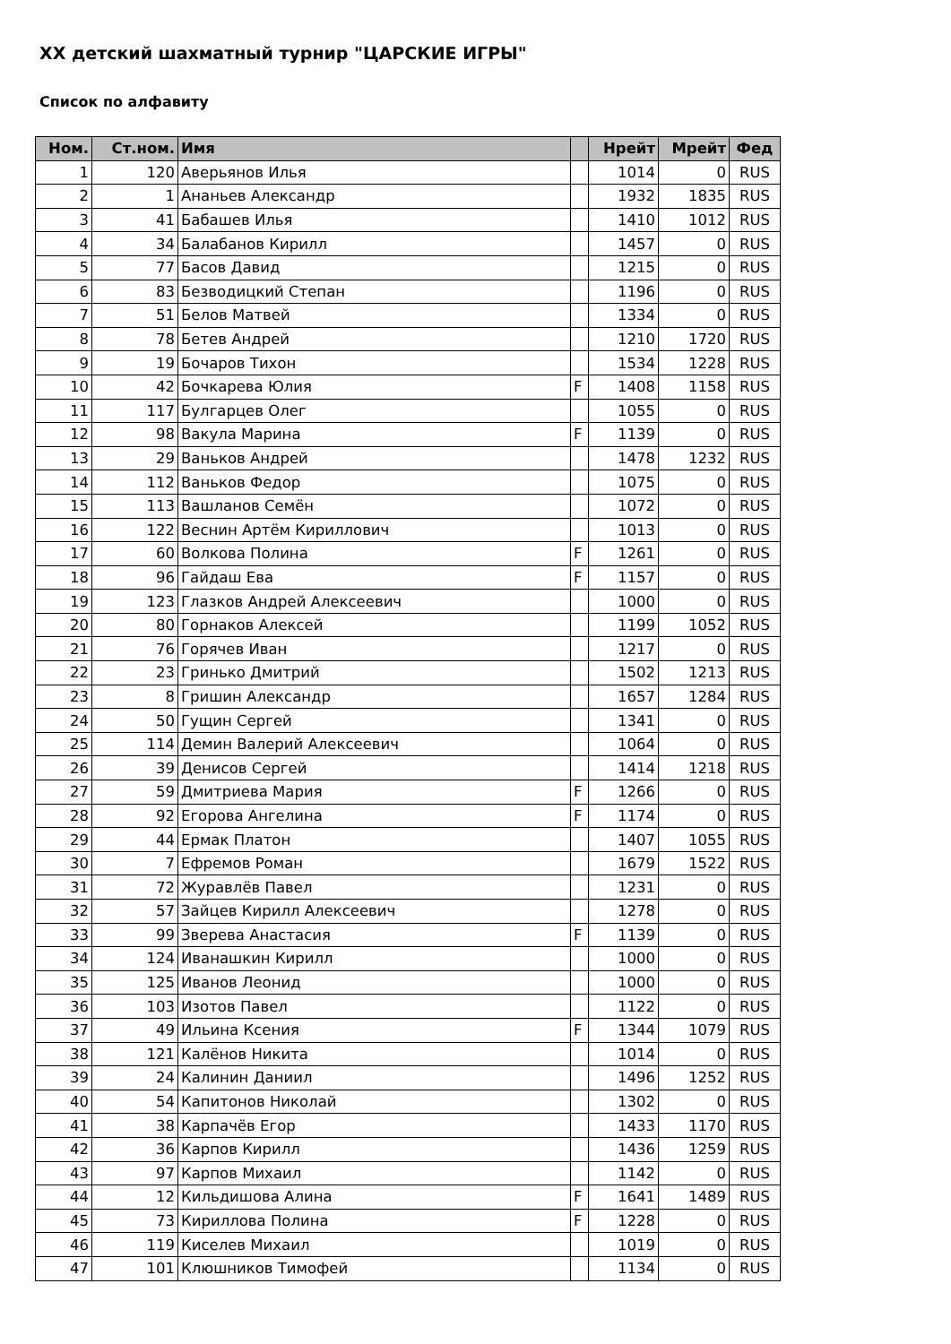XX детский шахматный турнир "ЦАРСКИЕ ИГРЫ"
Список по алфавиту
| Ном. | Ст.ном. | Имя | | Нрейт | Мрейт | Фед |
| --- | --- | --- | --- | --- | --- | --- |
| 1 | 120 | Аверьянов Илья | | 1014 | 0 | RUS |
| 2 | 1 | Ананьев Александр | | 1932 | 1835 | RUS |
| 3 | 41 | Бабашев Илья | | 1410 | 1012 | RUS |
| 4 | 34 | Балабанов Кирилл | | 1457 | 0 | RUS |
| 5 | 77 | Басов Давид | | 1215 | 0 | RUS |
| 6 | 83 | Безводицкий Степан | | 1196 | 0 | RUS |
| 7 | 51 | Белов Матвей | | 1334 | 0 | RUS |
| 8 | 78 | Бетев Андрей | | 1210 | 1720 | RUS |
| 9 | 19 | Бочаров Тихон | | 1534 | 1228 | RUS |
| 10 | 42 | Бочкарева Юлия | F | 1408 | 1158 | RUS |
| 11 | 117 | Булгарцев Олег | | 1055 | 0 | RUS |
| 12 | 98 | Вакула Марина | F | 1139 | 0 | RUS |
| 13 | 29 | Ваньков Андрей | | 1478 | 1232 | RUS |
| 14 | 112 | Ваньков Федор | | 1075 | 0 | RUS |
| 15 | 113 | Вашланов Семён | | 1072 | 0 | RUS |
| 16 | 122 | Веснин Артём Кириллович | | 1013 | 0 | RUS |
| 17 | 60 | Волкова Полина | F | 1261 | 0 | RUS |
| 18 | 96 | Гайдаш Ева | F | 1157 | 0 | RUS |
| 19 | 123 | Глазков Андрей Алексеевич | | 1000 | 0 | RUS |
| 20 | 80 | Горнаков Алексей | | 1199 | 1052 | RUS |
| 21 | 76 | Горячев Иван | | 1217 | 0 | RUS |
| 22 | 23 | Гринько Дмитрий | | 1502 | 1213 | RUS |
| 23 | 8 | Гришин Александр | | 1657 | 1284 | RUS |
| 24 | 50 | Гущин Сергей | | 1341 | 0 | RUS |
| 25 | 114 | Демин Валерий Алексеевич | | 1064 | 0 | RUS |
| 26 | 39 | Денисов Сергей | | 1414 | 1218 | RUS |
| 27 | 59 | Дмитриева Мария | F | 1266 | 0 | RUS |
| 28 | 92 | Егорова Ангелина | F | 1174 | 0 | RUS |
| 29 | 44 | Ермак Платон | | 1407 | 1055 | RUS |
| 30 | 7 | Ефремов Роман | | 1679 | 1522 | RUS |
| 31 | 72 | Журавлёв Павел | | 1231 | 0 | RUS |
| 32 | 57 | Зайцев Кирилл Алексеевич | | 1278 | 0 | RUS |
| 33 | 99 | Зверева Анастасия | F | 1139 | 0 | RUS |
| 34 | 124 | Иванашкин Кирилл | | 1000 | 0 | RUS |
| 35 | 125 | Иванов Леонид | | 1000 | 0 | RUS |
| 36 | 103 | Изотов Павел | | 1122 | 0 | RUS |
| 37 | 49 | Ильина Ксения | F | 1344 | 1079 | RUS |
| 38 | 121 | Калёнов Никита | | 1014 | 0 | RUS |
| 39 | 24 | Калинин Даниил | | 1496 | 1252 | RUS |
| 40 | 54 | Капитонов Николай | | 1302 | 0 | RUS |
| 41 | 38 | Карпачёв Егор | | 1433 | 1170 | RUS |
| 42 | 36 | Карпов Кирилл | | 1436 | 1259 | RUS |
| 43 | 97 | Карпов Михаил | | 1142 | 0 | RUS |
| 44 | 12 | Кильдишова Алина | F | 1641 | 1489 | RUS |
| 45 | 73 | Кириллова Полина | F | 1228 | 0 | RUS |
| 46 | 119 | Киселев Михаил | | 1019 | 0 | RUS |
| 47 | 101 | Клюшников Тимофей | | 1134 | 0 | RUS |